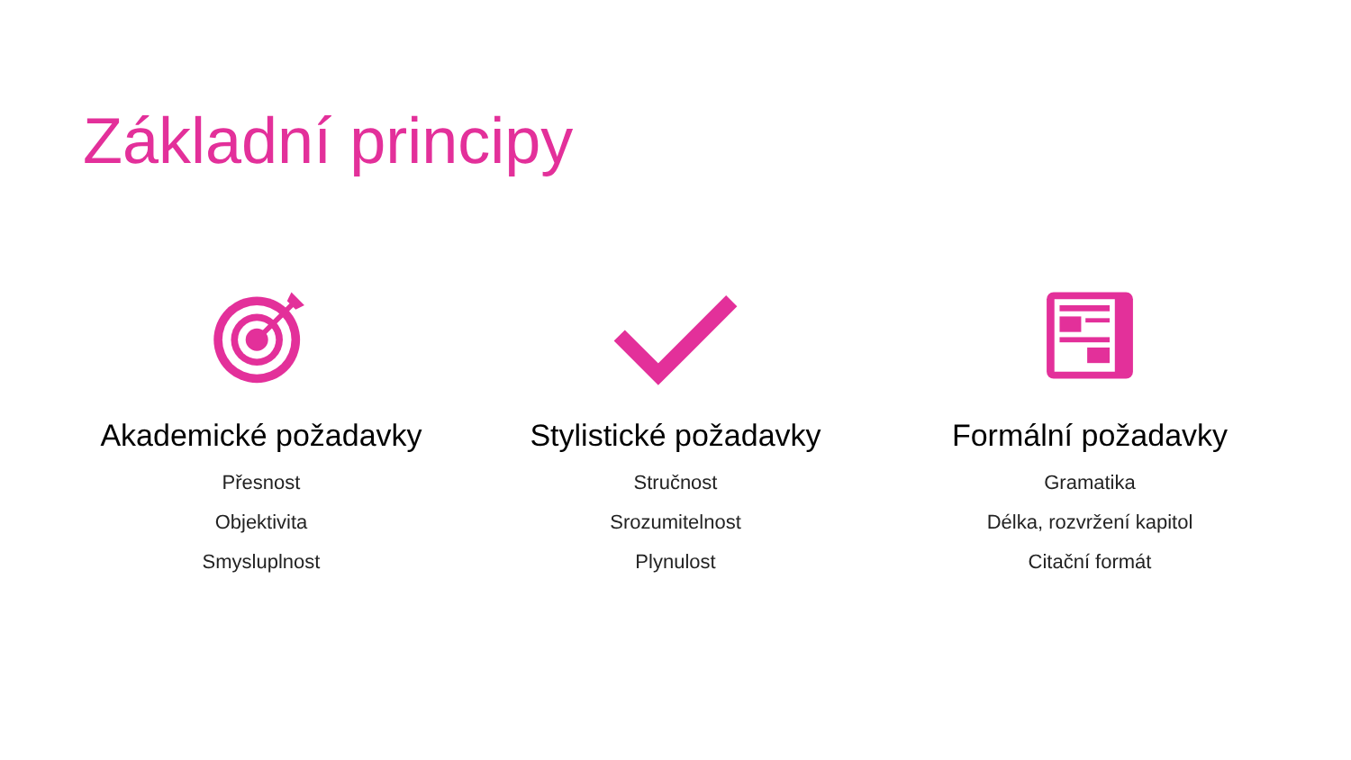Základní principy
Akademické požadavky
Přesnost
Objektivita
Smysluplnost
Stylistické požadavky
Stručnost
Srozumitelnost
Plynulost
Formální požadavky
Gramatika
Délka, rozvržení kapitol
Citační formát